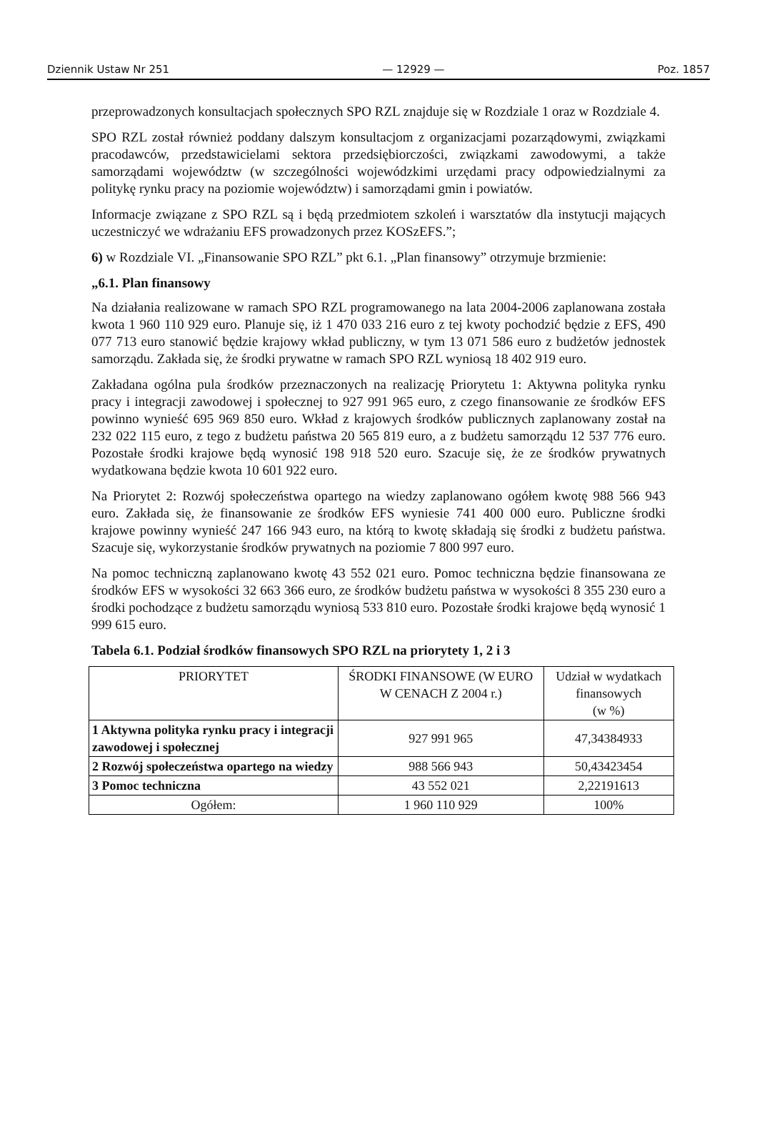Dziennik Ustaw Nr 251 — 12929 — Poz. 1857
przeprowadzonych konsultacjach społecznych SPO RZL znajduje się w Rozdziale 1 oraz w Rozdziale 4.
SPO RZL został również poddany dalszym konsultacjom z organizacjami pozarządowymi, związkami pracodawców, przedstawicielami sektora przedsiębiorczości, związkami zawodowymi, a także samorządami województw (w szczególności wojewódzkimi urzędami pracy odpowiedzialnymi za politykę rynku pracy na poziomie województw) i samorządami gmin i powiatów.
Informacje związane z SPO RZL są i będą przedmiotem szkoleń i warsztatów dla instytucji mających uczestniczyć we wdrażaniu EFS prowadzonych przez KOSzEFS.”;
6) w Rozdziale VI. „Finansowanie SPO RZL” pkt 6.1. „Plan finansowy” otrzymuje brzmienie:
„6.1. Plan finansowy
Na działania realizowane w ramach SPO RZL programowanego na lata 2004-2006 zaplanowana została kwota 1 960 110 929 euro. Planuje się, iż 1 470 033 216 euro z tej kwoty pochodzić będzie z EFS, 490 077 713 euro stanowić będzie krajowy wkład publiczny, w tym 13 071 586 euro z budżetów jednostek samorządu. Zakłada się, że środki prywatne w ramach SPO RZL wyniosą 18 402 919 euro.
Zakładana ogólna pula środków przeznaczonych na realizację Priorytetu 1: Aktywna polityka rynku pracy i integracji zawodowej i społecznej to 927 991 965 euro, z czego finansowanie ze środków EFS powinno wynieść 695 969 850 euro. Wkład z krajowych środków publicznych zaplanowany został na 232 022 115 euro, z tego z budżetu państwa 20 565 819 euro, a z budżetu samorządu 12 537 776 euro. Pozostałe środki krajowe będą wynosić 198 918 520 euro. Szacuje się, że ze środków prywatnych wydatkowana będzie kwota 10 601 922 euro.
Na Priorytet 2: Rozwój społeczeństwa opartego na wiedzy zaplanowano ogółem kwotę 988 566 943 euro. Zakłada się, że finansowanie ze środków EFS wyniesie 741 400 000 euro. Publiczne środki krajowe powinny wynieść 247 166 943 euro, na którą to kwotę składają się środki z budżetu państwa. Szacuje się, wykorzystanie środków prywatnych na poziomie 7 800 997 euro.
Na pomoc techniczną zaplanowano kwotę 43 552 021 euro. Pomoc techniczna będzie finansowana ze środków EFS w wysokości 32 663 366 euro, ze środków budżetu państwa w wysokości 8 355 230 euro a środki pochodzące z budżetu samorządu wyniosą 533 810 euro. Pozostałe środki krajowe będą wynosić 1 999 615 euro.
Tabela 6.1. Podział środków finansowych SPO RZL na priorytety 1, 2 i 3
| PRIORYTET | ŚRODKI FINANSOWE (W EURO W CENACH Z 2004 r.) | Udział w wydatkach finansowych (w %) |
| --- | --- | --- |
| 1 Aktywna polityka rynku pracy i integracji zawodowej i społecznej | 927 991 965 | 47,34384933 |
| 2 Rozwój społeczeństwa opartego na wiedzy | 988 566 943 | 50,43423454 |
| 3 Pomoc techniczna | 43 552 021 | 2,22191613 |
| Ogółem: | 1 960 110 929 | 100% |